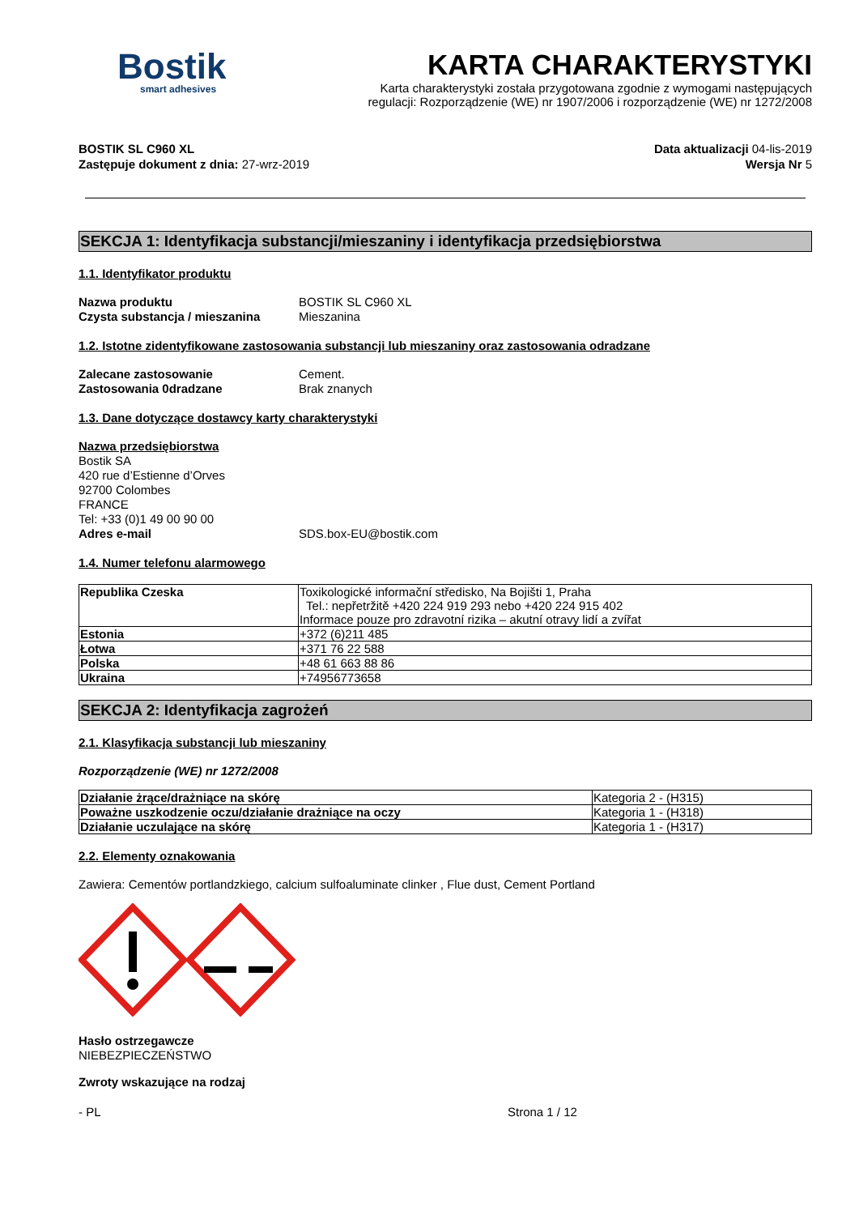Bostik
smart adhesives
KARTA CHARAKTERYSTYKI
Karta charakterystyki została przygotowana zgodnie z wymogami następujących
regulacji: Rozporządzenie (WE) nr 1907/2006 i rozporządzenie (WE) nr 1272/2008
BOSTIK SL C960 XL
Zastępuje dokument z dnia: 27-wrz-2019
Data aktualizacji 04-lis-2019
Wersja Nr 5
SEKCJA 1: Identyfikacja substancji/mieszaniny i identyfikacja przedsiębiorstwa
1.1. Identyfikator produktu
Nazwa produktu BOSTIK SL C960 XL Czysta substancja / mieszanina Mieszanina
1.2. Istotne zidentyfikowane zastosowania substancji lub mieszaniny oraz zastosowania odradzane
Zalecane zastosowanie Cement. Zastosowania 0dradzane Brak znanych
1.3. Dane dotyczące dostawcy karty charakterystyki
Nazwa przedsiębiorstwa
Bostik SA
420 rue d’Estienne d’Orves
92700 Colombes
FRANCE
Tel: +33 (0)1 49 00 90 00
Adres e-mail SDS.box-EU@bostik.com
1.4. Numer telefonu alarmowego
| Republika Czeska | Toxikologické informační středisko, Na Bojišti 1, Praha Tel.: nepřetržitě +420 224 919 293 nebo +420 224 915 402 Informace pouze pro zdravotní rizika – akutní otravy lidí a zvířat |
| Estonia | +372 (6)211 485 |
| Łotwa | +371 76 22 588 |
| Polska | +48 61 663 88 86 |
| Ukraina | +74956773658 |
SEKCJA 2: Identyfikacja zagrożeń
2.1. Klasyfikacja substancji lub mieszaniny
Rozporządzenie (WE) nr 1272/2008
| Działanie żrące/drażniące na skórę | Kategoria 2 - (H315) |
| Poważne uszkodzenie oczu/działanie drażniące na oczy | Kategoria 1 - (H318) |
| Działanie uczulające na skórę | Kategoria 1 - (H317) |
2.2. Elementy oznakowania
Zawiera: Cementów portlandzkiego, calcium sulfoaluminate clinker , Flue dust, Cement Portland
Hasło ostrzegawcze
NIEBEZPIECZEŃSTWO
Zwroty wskazujące na rodzaj
- PL Strona 1 / 12